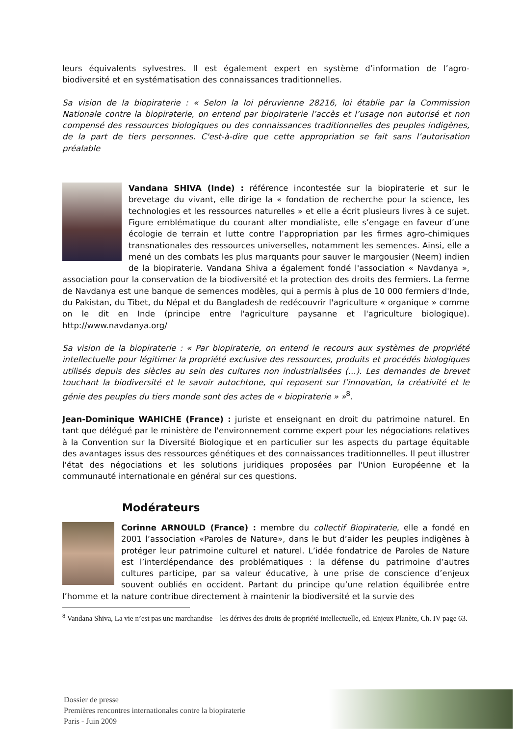leurs équivalents sylvestres. Il est également expert en système d’information de l’agro-biodiversité et en systématisation des connaissances traditionnelles.
Sa vision de la biopiraterie : « Selon la loi péruvienne 28216, loi établie par la Commission Nationale contre la biopiraterie, on entend par biopiraterie l’accès et l’usage non autorisé et non compensé des ressources biologiques ou des connaissances traditionnelles des peuples indigènes, de la part de tiers personnes. C'est-à-dire que cette appropriation se fait sans l’autorisation préalable
Vandana SHIVA (Inde) : référence incontestée sur la biopiraterie et sur le brevetage du vivant, elle dirige la « fondation de recherche pour la science, les technologies et les ressources naturelles » et elle a écrit plusieurs livres à ce sujet. Figure emblématique du courant alter mondialiste, elle s’engage en faveur d’une écologie de terrain et lutte contre l’appropriation par les firmes agro-chimiques transnationales des ressources universelles, notamment les semences. Ainsi, elle a mené un des combats les plus marquants pour sauver le margousier (Neem) indien de la biopiraterie. Vandana Shiva a également fondé l'association « Navdanya », association pour la conservation de la biodiversité et la protection des droits des fermiers. La ferme de Navdanya est une banque de semences modèles, qui a permis à plus de 10 000 fermiers d'Inde, du Pakistan, du Tibet, du Népal et du Bangladesh de redécouvrir l'agriculture « organique » comme on le dit en Inde (principe entre l'agriculture paysanne et l'agriculture biologique). http://www.navdanya.org/
Sa vision de la biopiraterie : « Par biopiraterie, on entend le recours aux systèmes de propriété intellectuelle pour légitimer la propriété exclusive des ressources, produits et procédés biologiques utilisés depuis des siècles au sein des cultures non industrialisées (…). Les demandes de brevet touchant la biodiversité et le savoir autochtone, qui reposent sur l’innovation, la créativité et le génie des peuples du tiers monde sont des actes de « biopiraterie » »<sup>8</sup>.
Jean-Dominique WAHICHE (France) : juriste et enseignant en droit du patrimoine naturel. En tant que délégué par le ministère de l'environnement comme expert pour les négociations relatives à la Convention sur la Diversité Biologique et en particulier sur les aspects du partage équitable des avantages issus des ressources génétiques et des connaissances traditionnelles. Il peut illustrer l'état des négociations et les solutions juridiques proposées par l'Union Européenne et la communauté internationale en général sur ces questions.
Modérateurs
Corinne ARNOULD (France) : membre du collectif Biopiraterie, elle a fondé en 2001 l’association «Paroles de Nature», dans le but d’aider les peuples indigènes à protéger leur patrimoine culturel et naturel. L’idée fondatrice de Paroles de Nature est l’interdépendance des problématiques : la défense du patrimoine d’autres cultures participe, par sa valeur éducative, à une prise de conscience d’enjeux souvent oubliés en occident. Partant du principe qu’une relation équilibrée entre l’homme et la nature contribue directement à maintenir la biodiversité et la survie des
<sup>8</sup> Vandana Shiva, La vie n’est pas une marchandise – les dérives des droits de propriété intellectuelle, ed. Enjeux Planète, Ch. IV page 63.
Dossier de presse
Premières rencontres internationales contre la biopiraterie
Paris - Juin 2009